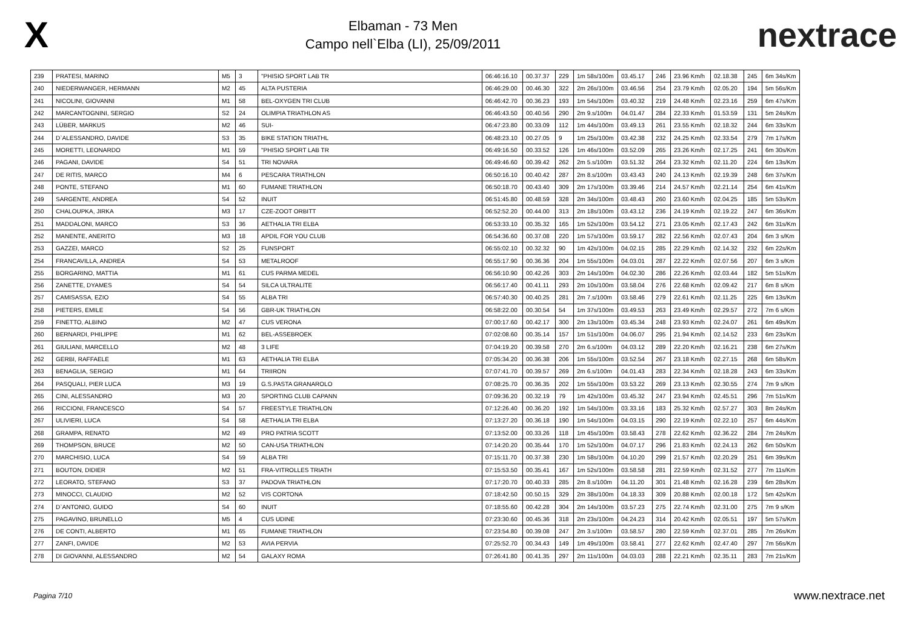X
Elbaman - 73 Men
Campo nell`Elba (LI), 25/09/2011
nextrace
| 239 | PRATESI, MARINO | M5 | 3 | "PHISIO SPORT LAB TR | 06:46:16.10 | 00.37.37 | 229 | 1m 58s/100m | 03.45.17 | 246 | 23.96 Km/h | 02.18.38 | 245 | 6m 34s/Km |
| 240 | NIEDERWANGER, HERMANN | M2 | 45 | ALTA PUSTERIA | 06:46:29.00 | 00.46.30 | 322 | 2m 26s/100m | 03.46.56 | 254 | 23.79 Km/h | 02.05.20 | 194 | 5m 56s/Km |
| 241 | NICOLINI, GIOVANNI | M1 | 58 | BEL-OXYGEN TRI CLUB | 06:46:42.70 | 00.36.23 | 193 | 1m 54s/100m | 03.40.32 | 219 | 24.48 Km/h | 02.23.16 | 259 | 6m 47s/Km |
| 242 | MARCANTOGNINI, SERGIO | S2 | 24 | OLIMPIA TRIATHLON AS | 06:46:43.50 | 00.40.56 | 290 | 2m 9.s/100m | 04.01.47 | 284 | 22.33 Km/h | 01.53.59 | 131 | 5m 24s/Km |
| 243 | LÜBER, MARKUS | M2 | 46 | SUI- | 06:47:23.80 | 00.33.09 | 112 | 1m 44s/100m | 03.49.13 | 261 | 23.55 Km/h | 02.18.32 | 244 | 6m 33s/Km |
| 244 | D`ALESSANDRO, DAVIDE | S3 | 35 | BIKE STATION TRIATHL | 06:48:23.10 | 00.27.05 | 9 | 1m 25s/100m | 03.42.38 | 232 | 24.25 Km/h | 02.33.54 | 279 | 7m 17s/Km |
| 245 | MORETTI, LEONARDO | M1 | 59 | "PHISIO SPORT LAB TR | 06:49:16.50 | 00.33.52 | 126 | 1m 46s/100m | 03.52.09 | 265 | 23.26 Km/h | 02.17.25 | 241 | 6m 30s/Km |
| 246 | PAGANI, DAVIDE | S4 | 51 | TRI NOVARA | 06:49:46.60 | 00.39.42 | 262 | 2m 5.s/100m | 03.51.32 | 264 | 23.32 Km/h | 02.11.20 | 224 | 6m 13s/Km |
| 247 | DE RITIS, MARCO | M4 | 6 | PESCARA TRIATHLON | 06:50:16.10 | 00.40.42 | 287 | 2m 8.s/100m | 03.43.43 | 240 | 24.13 Km/h | 02.19.39 | 248 | 6m 37s/Km |
| 248 | PONTE, STEFANO | M1 | 60 | FUMANE TRIATHLON | 06:50:18.70 | 00.43.40 | 309 | 2m 17s/100m | 03.39.46 | 214 | 24.57 Km/h | 02.21.14 | 254 | 6m 41s/Km |
| 249 | SARGENTE, ANDREA | S4 | 52 | INUIT | 06:51:45.80 | 00.48.59 | 328 | 2m 34s/100m | 03.48.43 | 260 | 23.60 Km/h | 02.04.25 | 185 | 5m 53s/Km |
| 250 | CHALOUPKA, JIRKA | M3 | 17 | CZE-ZOOT ORBITT | 06:52:52.20 | 00.44.00 | 313 | 2m 18s/100m | 03.43.12 | 236 | 24.19 Km/h | 02.19.22 | 247 | 6m 36s/Km |
| 251 | MADDALONI, MARCO | S3 | 36 | AETHALIA TRI ELBA | 06:53:33.10 | 00.35.32 | 165 | 1m 52s/100m | 03.54.12 | 271 | 23.05 Km/h | 02.17.43 | 242 | 6m 31s/Km |
| 252 | MANENTE, ANERITO | M3 | 18 | APDIL FOR YOU CLUB | 06:54:36.60 | 00.37.08 | 220 | 1m 57s/100m | 03.59.17 | 282 | 22.56 Km/h | 02.07.43 | 204 | 6m 3 s/Km |
| 253 | GAZZEI, MARCO | S2 | 25 | FUNSPORT | 06:55:02.10 | 00.32.32 | 90 | 1m 42s/100m | 04.02.15 | 285 | 22.29 Km/h | 02.14.32 | 232 | 6m 22s/Km |
| 254 | FRANCAVILLA, ANDREA | S4 | 53 | METALROOF | 06:55:17.90 | 00.36.36 | 204 | 1m 55s/100m | 04.03.01 | 287 | 22.22 Km/h | 02.07.56 | 207 | 6m 3 s/Km |
| 255 | BORGARINO, MATTIA | M1 | 61 | CUS PARMA MEDEL | 06:56:10.90 | 00.42.26 | 303 | 2m 14s/100m | 04.02.30 | 286 | 22.26 Km/h | 02.03.44 | 182 | 5m 51s/Km |
| 256 | ZANETTE, DYAMES | S4 | 54 | SILCA ULTRALITE | 06:56:17.40 | 00.41.11 | 293 | 2m 10s/100m | 03.58.04 | 276 | 22.68 Km/h | 02.09.42 | 217 | 6m 8 s/Km |
| 257 | CAMISASSA, EZIO | S4 | 55 | ALBA TRI | 06:57:40.30 | 00.40.25 | 281 | 2m 7.s/100m | 03.58.46 | 279 | 22.61 Km/h | 02.11.25 | 225 | 6m 13s/Km |
| 258 | PIETERS, EMILE | S4 | 56 | GBR-UK TRIATHLON | 06:58:22.00 | 00.30.54 | 54 | 1m 37s/100m | 03.49.53 | 263 | 23.49 Km/h | 02.29.57 | 272 | 7m 6 s/Km |
| 259 | FINETTO, ALBINO | M2 | 47 | CUS VERONA | 07:00:17.60 | 00.42.17 | 300 | 2m 13s/100m | 03.45.34 | 248 | 23.93 Km/h | 02.24.07 | 261 | 6m 49s/Km |
| 260 | BERNARDI, PHILIPPE | M1 | 62 | BEL-ASSEBROEK | 07:02:08.60 | 00.35.14 | 157 | 1m 51s/100m | 04.06.07 | 295 | 21.94 Km/h | 02.14.52 | 233 | 6m 23s/Km |
| 261 | GIULIANI, MARCELLO | M2 | 48 | 3 LIFE | 07:04:19.20 | 00.39.58 | 270 | 2m 6.s/100m | 04.03.12 | 289 | 22.20 Km/h | 02.16.21 | 238 | 6m 27s/Km |
| 262 | GERBI, RAFFAELE | M1 | 63 | AETHALIA TRI ELBA | 07:05:34.20 | 00.36.38 | 206 | 1m 55s/100m | 03.52.54 | 267 | 23.18 Km/h | 02.27.15 | 268 | 6m 58s/Km |
| 263 | BENAGLIA, SERGIO | M1 | 64 | TRIIRON | 07:07:41.70 | 00.39.57 | 269 | 2m 6.s/100m | 04.01.43 | 283 | 22.34 Km/h | 02.18.28 | 243 | 6m 33s/Km |
| 264 | PASQUALI, PIER LUCA | M3 | 19 | G.S.PASTA GRANAROLO | 07:08:25.70 | 00.36.35 | 202 | 1m 55s/100m | 03.53.22 | 269 | 23.13 Km/h | 02.30.55 | 274 | 7m 9 s/Km |
| 265 | CINI, ALESSANDRO | M3 | 20 | SPORTING CLUB CAPANN | 07:09:36.20 | 00.32.19 | 79 | 1m 42s/100m | 03.45.32 | 247 | 23.94 Km/h | 02.45.51 | 296 | 7m 51s/Km |
| 266 | RICCIONI, FRANCESCO | S4 | 57 | FREESTYLE TRIATHLON | 07:12:26.40 | 00.36.20 | 192 | 1m 54s/100m | 03.33.16 | 183 | 25.32 Km/h | 02.57.27 | 303 | 8m 24s/Km |
| 267 | ULIVIERI, LUCA | S4 | 58 | AETHALIA TRI ELBA | 07:13:27.20 | 00.36.18 | 190 | 1m 54s/100m | 04.03.15 | 290 | 22.19 Km/h | 02.22.10 | 257 | 6m 44s/Km |
| 268 | GRAMPA, RENATO | M2 | 49 | PRO PATRIA SCOTT | 07:13:52.00 | 00.33.26 | 118 | 1m 45s/100m | 03.58.43 | 278 | 22.62 Km/h | 02.36.22 | 284 | 7m 24s/Km |
| 269 | THOMPSON, BRUCE | M2 | 50 | CAN-USA TRIATHLON | 07:14:20.20 | 00.35.44 | 170 | 1m 52s/100m | 04.07.17 | 296 | 21.83 Km/h | 02.24.13 | 262 | 6m 50s/Km |
| 270 | MARCHISIO, LUCA | S4 | 59 | ALBA TRI | 07:15:11.70 | 00.37.38 | 230 | 1m 58s/100m | 04.10.20 | 299 | 21.57 Km/h | 02.20.29 | 251 | 6m 39s/Km |
| 271 | BOUTON, DIDIER | M2 | 51 | FRA-VITROLLES TRIATH | 07:15:53.50 | 00.35.41 | 167 | 1m 52s/100m | 03.58.58 | 281 | 22.59 Km/h | 02.31.52 | 277 | 7m 11s/Km |
| 272 | LEORATO, STEFANO | S3 | 37 | PADOVA TRIATHLON | 07:17:20.70 | 00.40.33 | 285 | 2m 8.s/100m | 04.11.20 | 301 | 21.48 Km/h | 02.16.28 | 239 | 6m 28s/Km |
| 273 | MINOCCI, CLAUDIO | M2 | 52 | VIS CORTONA | 07:18:42.50 | 00.50.15 | 329 | 2m 38s/100m | 04.18.33 | 309 | 20.88 Km/h | 02.00.18 | 172 | 5m 42s/Km |
| 274 | D`ANTONIO, GUIDO | S4 | 60 | INUIT | 07:18:55.60 | 00.42.28 | 304 | 2m 14s/100m | 03.57.23 | 275 | 22.74 Km/h | 02.31.00 | 275 | 7m 9 s/Km |
| 275 | PAGAVINO, BRUNELLO | M5 | 4 | CUS UDINE | 07:23:30.60 | 00.45.36 | 318 | 2m 23s/100m | 04.24.23 | 314 | 20.42 Km/h | 02.05.51 | 197 | 5m 57s/Km |
| 276 | DE CONTI, ALBERTO | M1 | 65 | FUMANE TRIATHLON | 07:23:54.80 | 00.39.08 | 247 | 2m 3.s/100m | 03.58.57 | 280 | 22.59 Km/h | 02.37.01 | 285 | 7m 26s/Km |
| 277 | ZANFI, DAVIDE | M2 | 53 | AVIA PERVIA | 07:25:52.70 | 00.34.43 | 149 | 1m 49s/100m | 03.58.41 | 277 | 22.62 Km/h | 02.47.40 | 297 | 7m 56s/Km |
| 278 | DI GIOVANNI, ALESSANDRO | M2 | 54 | GALAXY ROMA | 07:26:41.80 | 00.41.35 | 297 | 2m 11s/100m | 04.03.03 | 288 | 22.21 Km/h | 02.35.11 | 283 | 7m 21s/Km |
Pagina 7/10 www.nextrace.net